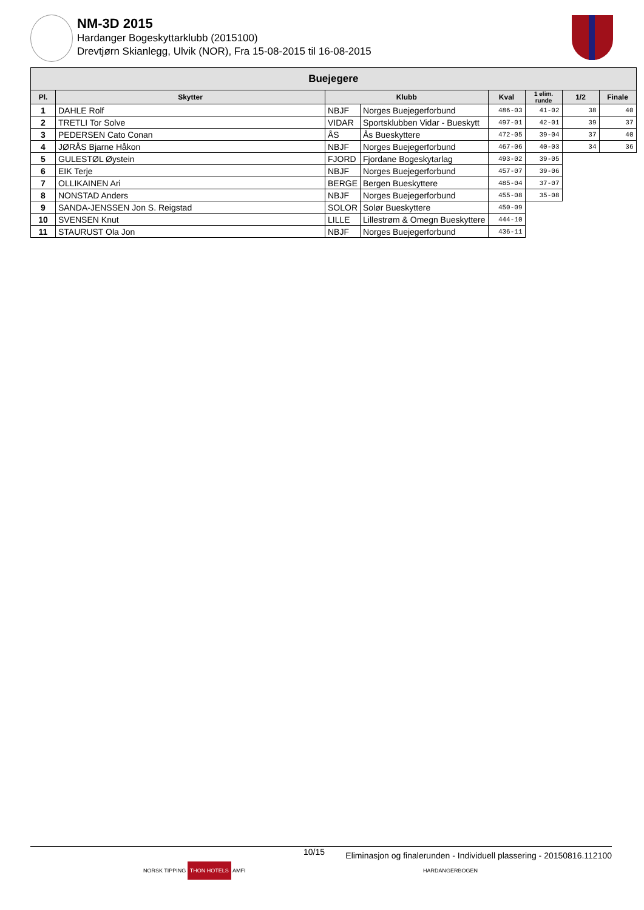NM-3D 2015
Hardanger Bogeskyttarklubb (2015100)
Drevtjørn Skianlegg, Ulvik (NOR), Fra 15-08-2015 til 16-08-2015
| Buejegere | | | | | | | |
| --- | --- | --- | --- | --- | --- | --- | --- |
| Pl. | Skytter | Klubb | | Kval | 1 elim. runde | 1/2 | Finale |
| 1 | DAHLE Rolf | NBJF | Norges Buejegerforbund | 486-03 | 41-02 | 38 | 40 |
| 2 | TRETLI Tor Solve | VIDAR | Sportsklubben Vidar - Bueskytt | 497-01 | 42-01 | 39 | 37 |
| 3 | PEDERSEN Cato Conan | ÅS | Ås Bueskyttere | 472-05 | 39-04 | 37 | 40 |
| 4 | JØRÅS Bjarne Håkon | NBJF | Norges Buejegerforbund | 467-06 | 40-03 | 34 | 36 |
| 5 | GULESTØL Øystein | FJORD | Fjordane Bogeskytarlag | 493-02 | 39-05 | | |
| 6 | EIK Terje | NBJF | Norges Buejegerforbund | 457-07 | 39-06 | | |
| 7 | OLLIKAINEN Ari | BERGE | Bergen Bueskyttere | 485-04 | 37-07 | | |
| 8 | NONSTAD Anders | NBJF | Norges Buejegerforbund | 455-08 | 35-08 | | |
| 9 | SANDA-JENSSEN Jon S. Reigstad | SOLOR | Solør Bueskyttere | 450-09 | | | |
| 10 | SVENSEN Knut | LILLE | Lillestrøm & Omegn Bueskyttere | 444-10 | | | |
| 11 | STAURUST Ola Jon | NBJF | Norges Buejegerforbund | 436-11 | | | |
10/15 Eliminasjon og finalerunden - Individuell plassering - 20150816.112100
NORSK TIPPING THON HOTELS AMFI HARDANGERBOGEN